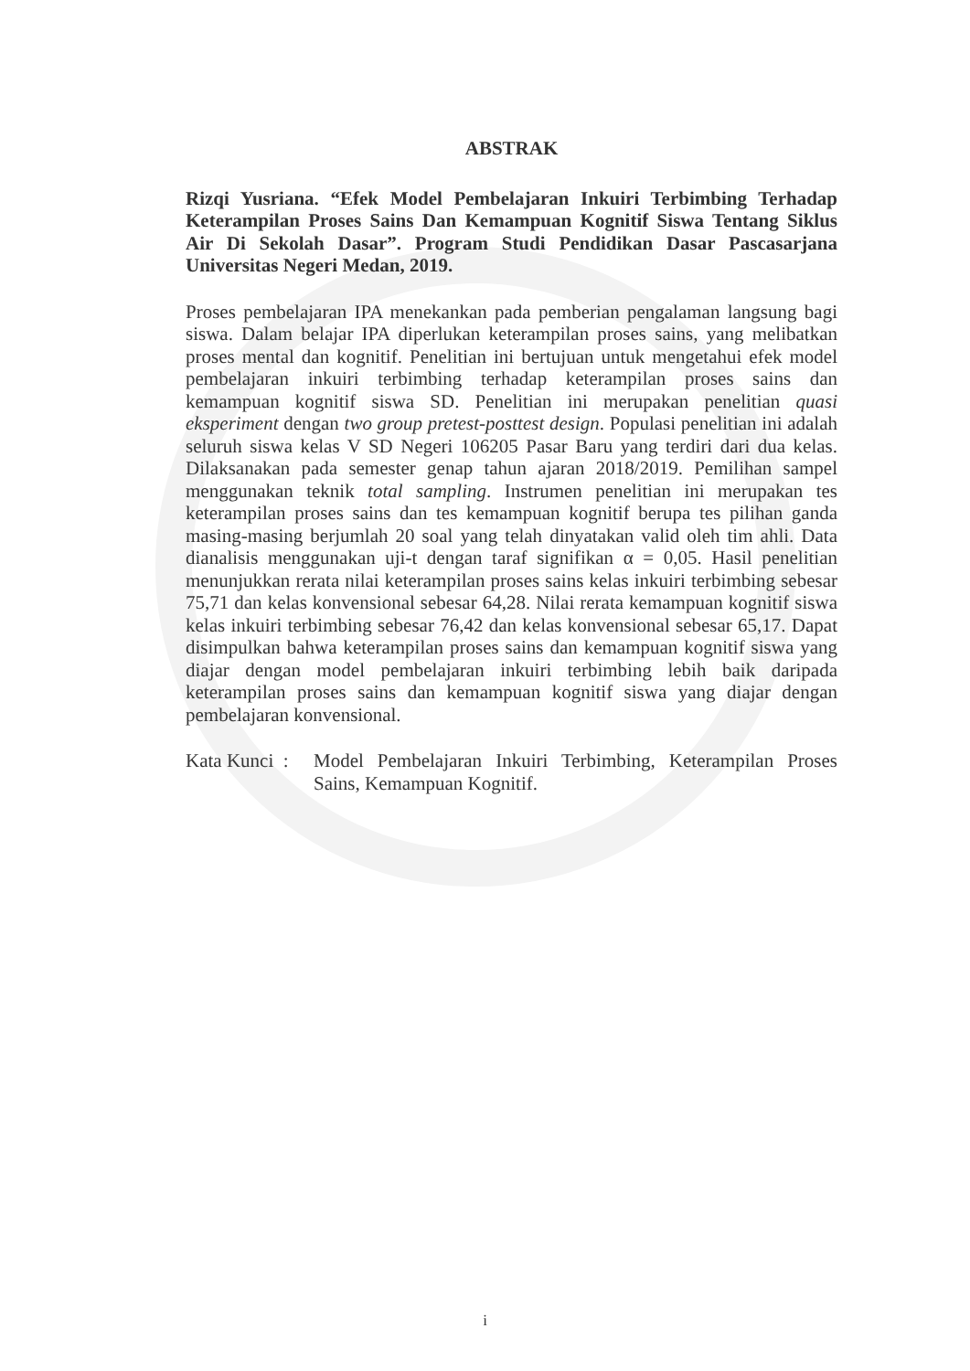ABSTRAK
Rizqi Yusriana. “Efek Model Pembelajaran Inkuiri Terbimbing Terhadap Keterampilan Proses Sains Dan Kemampuan Kognitif Siswa Tentang Siklus Air Di Sekolah Dasar”. Program Studi Pendidikan Dasar Pascasarjana Universitas Negeri Medan, 2019.
Proses pembelajaran IPA menekankan pada pemberian pengalaman langsung bagi siswa. Dalam belajar IPA diperlukan keterampilan proses sains, yang melibatkan proses mental dan kognitif. Penelitian ini bertujuan untuk mengetahui efek model pembelajaran inkuiri terbimbing terhadap keterampilan proses sains dan kemampuan kognitif siswa SD. Penelitian ini merupakan penelitian quasi eksperiment dengan two group pretest-posttest design. Populasi penelitian ini adalah seluruh siswa kelas V SD Negeri 106205 Pasar Baru yang terdiri dari dua kelas. Dilaksanakan pada semester genap tahun ajaran 2018/2019. Pemilihan sampel menggunakan teknik total sampling. Instrumen penelitian ini merupakan tes keterampilan proses sains dan tes kemampuan kognitif berupa tes pilihan ganda masing-masing berjumlah 20 soal yang telah dinyatakan valid oleh tim ahli. Data dianalisis menggunakan uji-t dengan taraf signifikan α = 0,05. Hasil penelitian menunjukkan rerata nilai keterampilan proses sains kelas inkuiri terbimbing sebesar 75,71 dan kelas konvensional sebesar 64,28. Nilai rerata kemampuan kognitif siswa kelas inkuiri terbimbing sebesar 76,42 dan kelas konvensional sebesar 65,17. Dapat disimpulkan bahwa keterampilan proses sains dan kemampuan kognitif siswa yang diajar dengan model pembelajaran inkuiri terbimbing lebih baik daripada keterampilan proses sains dan kemampuan kognitif siswa yang diajar dengan pembelajaran konvensional.
Kata Kunci :
Model Pembelajaran Inkuiri Terbimbing, Keterampilan Proses Sains, Kemampuan Kognitif.
i